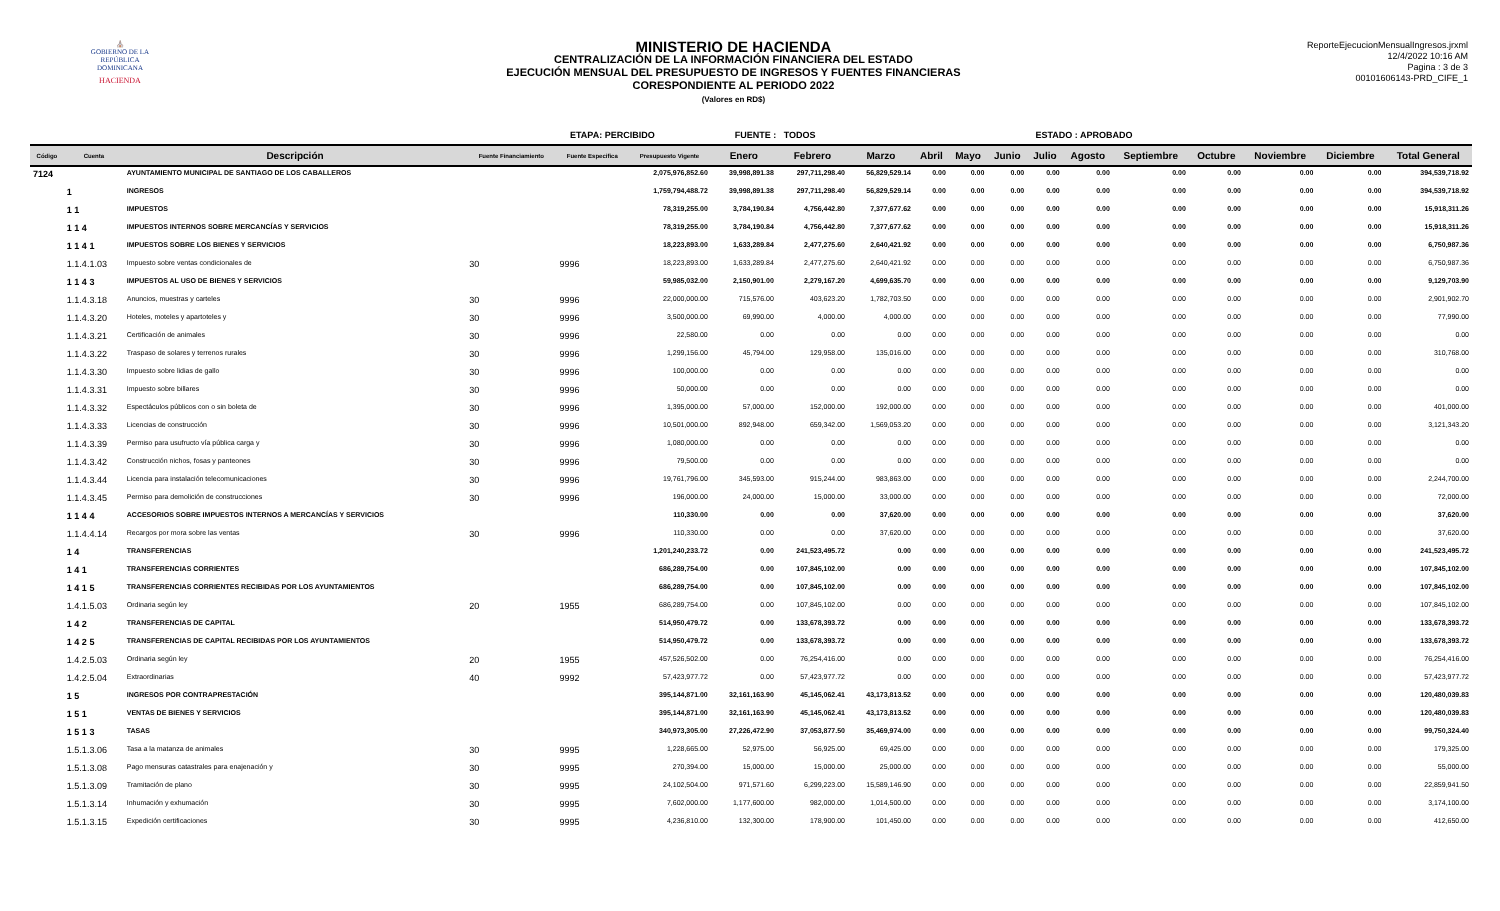⛪
GOBIERNO DE LA
REPÚBLICA
DOMINICANA
HACIENDA
MINISTERIO DE HACIENDA
CENTRALIZACIÓN DE LA INFORMACIÓN FINANCIERA DEL ESTADO
EJECUCIÓN MENSUAL DEL PRESUPUESTO DE INGRESOS Y FUENTES FINANCIERAS
CORESPONDIENTE AL PERIODO 2022
(Valores en RD$)
ReporteEjecucionMensualIngresos.jrxml
12/4/2022 10:16 AM
Pagina : 3 de 3
00101606143-PRD_CIFE_1
ETAPA: PERCIBIDO FUENTE : TODOS ESTADO : APROBADO
| Código | Cuenta | Descripción | Fuente Financiamiento | Fuente Especifica | Presupuesto Vigente | Enero | Febrero | Marzo | Abril | Mayo | Junio | Julio | Agosto | Septiembre | Octubre | Noviembre | Diciembre | Total General |
| --- | --- | --- | --- | --- | --- | --- | --- | --- | --- | --- | --- | --- | --- | --- | --- | --- | --- | --- |
| 7124 | | AYUNTAMIENTO MUNICIPAL DE SANTIAGO DE LOS CABALLEROS | | | 2,075,976,852.60 | 39,998,891.38 | 297,711,298.40 | 56,829,529.14 | 0.00 | 0.00 | 0.00 | 0.00 | 0.00 | 0.00 | 0.00 | 0.00 | 0.00 | 394,539,718.92 |
| | 1 | INGRESOS | | | 1,759,794,488.72 | 39,998,891.38 | 297,711,298.40 | 56,829,529.14 | 0.00 | 0.00 | 0.00 | 0.00 | 0.00 | 0.00 | 0.00 | 0.00 | 0.00 | 394,539,718.92 |
| | 1 1 | IMPUESTOS | | | 78,319,255.00 | 3,784,190.84 | 4,756,442.80 | 7,377,677.62 | 0.00 | 0.00 | 0.00 | 0.00 | 0.00 | 0.00 | 0.00 | 0.00 | 0.00 | 15,918,311.26 |
| | 1 1 4 | IMPUESTOS INTERNOS SOBRE MERCANCÍAS Y SERVICIOS | | | 78,319,255.00 | 3,784,190.84 | 4,756,442.80 | 7,377,677.62 | 0.00 | 0.00 | 0.00 | 0.00 | 0.00 | 0.00 | 0.00 | 0.00 | 0.00 | 15,918,311.26 |
| | 1 1 4 1 | IMPUESTOS SOBRE LOS BIENES Y SERVICIOS | | | 18,223,893.00 | 1,633,289.84 | 2,477,275.60 | 2,640,421.92 | 0.00 | 0.00 | 0.00 | 0.00 | 0.00 | 0.00 | 0.00 | 0.00 | 0.00 | 6,750,987.36 |
| | 1.1.4.1.03 | Impuesto sobre ventas condicionales de | 30 | 9996 | 18,223,893.00 | 1,633,289.84 | 2,477,275.60 | 2,640,421.92 | 0.00 | 0.00 | 0.00 | 0.00 | 0.00 | 0.00 | 0.00 | 0.00 | 0.00 | 6,750,987.36 |
| | 1 1 4 3 | IMPUESTOS AL USO DE BIENES Y SERVICIOS | | | 59,985,032.00 | 2,150,901.00 | 2,279,167.20 | 4,699,635.70 | 0.00 | 0.00 | 0.00 | 0.00 | 0.00 | 0.00 | 0.00 | 0.00 | 0.00 | 9,129,703.90 |
| | 1.1.4.3.18 | Anuncios, muestras y carteles | 30 | 9996 | 22,000,000.00 | 715,576.00 | 403,623.20 | 1,782,703.50 | 0.00 | 0.00 | 0.00 | 0.00 | 0.00 | 0.00 | 0.00 | 0.00 | 0.00 | 2,901,902.70 |
| | 1.1.4.3.20 | Hoteles, moteles y apartoteles y | 30 | 9996 | 3,500,000.00 | 69,990.00 | 4,000.00 | 4,000.00 | 0.00 | 0.00 | 0.00 | 0.00 | 0.00 | 0.00 | 0.00 | 0.00 | 0.00 | 77,990.00 |
| | 1.1.4.3.21 | Certificación de animales | 30 | 9996 | 22,580.00 | 0.00 | 0.00 | 0.00 | 0.00 | 0.00 | 0.00 | 0.00 | 0.00 | 0.00 | 0.00 | 0.00 | 0.00 | 0.00 |
| | 1.1.4.3.22 | Traspaso de solares y terrenos rurales | 30 | 9996 | 1,299,156.00 | 45,794.00 | 129,958.00 | 135,016.00 | 0.00 | 0.00 | 0.00 | 0.00 | 0.00 | 0.00 | 0.00 | 0.00 | 0.00 | 310,768.00 |
| | 1.1.4.3.30 | Impuesto sobre lidias de gallo | 30 | 9996 | 100,000.00 | 0.00 | 0.00 | 0.00 | 0.00 | 0.00 | 0.00 | 0.00 | 0.00 | 0.00 | 0.00 | 0.00 | 0.00 | 0.00 |
| | 1.1.4.3.31 | Impuesto sobre billares | 30 | 9996 | 50,000.00 | 0.00 | 0.00 | 0.00 | 0.00 | 0.00 | 0.00 | 0.00 | 0.00 | 0.00 | 0.00 | 0.00 | 0.00 | 0.00 |
| | 1.1.4.3.32 | Espectáculos públicos con o sin boleta de | 30 | 9996 | 1,395,000.00 | 57,000.00 | 152,000.00 | 192,000.00 | 0.00 | 0.00 | 0.00 | 0.00 | 0.00 | 0.00 | 0.00 | 0.00 | 0.00 | 401,000.00 |
| | 1.1.4.3.33 | Licencias de construcción | 30 | 9996 | 10,501,000.00 | 892,948.00 | 659,342.00 | 1,569,053.20 | 0.00 | 0.00 | 0.00 | 0.00 | 0.00 | 0.00 | 0.00 | 0.00 | 0.00 | 3,121,343.20 |
| | 1.1.4.3.39 | Permiso para usufructo vía pública carga y | 30 | 9996 | 1,080,000.00 | 0.00 | 0.00 | 0.00 | 0.00 | 0.00 | 0.00 | 0.00 | 0.00 | 0.00 | 0.00 | 0.00 | 0.00 | 0.00 |
| | 1.1.4.3.42 | Construcción nichos, fosas y panteones | 30 | 9996 | 79,500.00 | 0.00 | 0.00 | 0.00 | 0.00 | 0.00 | 0.00 | 0.00 | 0.00 | 0.00 | 0.00 | 0.00 | 0.00 | 0.00 |
| | 1.1.4.3.44 | Licencia para instalación telecomunicaciones | 30 | 9996 | 19,761,796.00 | 345,593.00 | 915,244.00 | 983,863.00 | 0.00 | 0.00 | 0.00 | 0.00 | 0.00 | 0.00 | 0.00 | 0.00 | 0.00 | 2,244,700.00 |
| | 1.1.4.3.45 | Permiso para demolición de construcciones | 30 | 9996 | 196,000.00 | 24,000.00 | 15,000.00 | 33,000.00 | 0.00 | 0.00 | 0.00 | 0.00 | 0.00 | 0.00 | 0.00 | 0.00 | 0.00 | 72,000.00 |
| | 1 1 4 4 | ACCESORIOS SOBRE IMPUESTOS INTERNOS A MERCANCÍAS Y SERVICIOS | | | 110,330.00 | 0.00 | 0.00 | 37,620.00 | 0.00 | 0.00 | 0.00 | 0.00 | 0.00 | 0.00 | 0.00 | 0.00 | 0.00 | 37,620.00 |
| | 1.1.4.4.14 | Recargos por mora sobre las ventas | 30 | 9996 | 110,330.00 | 0.00 | 0.00 | 37,620.00 | 0.00 | 0.00 | 0.00 | 0.00 | 0.00 | 0.00 | 0.00 | 0.00 | 0.00 | 37,620.00 |
| | 1 4 | TRANSFERENCIAS | | | 1,201,240,233.72 | 0.00 | 241,523,495.72 | 0.00 | 0.00 | 0.00 | 0.00 | 0.00 | 0.00 | 0.00 | 0.00 | 0.00 | 0.00 | 241,523,495.72 |
| | 1 4 1 | TRANSFERENCIAS CORRIENTES | | | 686,289,754.00 | 0.00 | 107,845,102.00 | 0.00 | 0.00 | 0.00 | 0.00 | 0.00 | 0.00 | 0.00 | 0.00 | 0.00 | 0.00 | 107,845,102.00 |
| | 1 4 1 5 | TRANSFERENCIAS CORRIENTES RECIBIDAS POR LOS AYUNTAMIENTOS | | | 686,289,754.00 | 0.00 | 107,845,102.00 | 0.00 | 0.00 | 0.00 | 0.00 | 0.00 | 0.00 | 0.00 | 0.00 | 0.00 | 0.00 | 107,845,102.00 |
| | 1.4.1.5.03 | Ordinaria según ley | 20 | 1955 | 686,289,754.00 | 0.00 | 107,845,102.00 | 0.00 | 0.00 | 0.00 | 0.00 | 0.00 | 0.00 | 0.00 | 0.00 | 0.00 | 0.00 | 107,845,102.00 |
| | 1 4 2 | TRANSFERENCIAS DE CAPITAL | | | 514,950,479.72 | 0.00 | 133,678,393.72 | 0.00 | 0.00 | 0.00 | 0.00 | 0.00 | 0.00 | 0.00 | 0.00 | 0.00 | 0.00 | 133,678,393.72 |
| | 1 4 2 5 | TRANSFERENCIAS DE CAPITAL RECIBIDAS POR LOS AYUNTAMIENTOS | | | 514,950,479.72 | 0.00 | 133,678,393.72 | 0.00 | 0.00 | 0.00 | 0.00 | 0.00 | 0.00 | 0.00 | 0.00 | 0.00 | 0.00 | 133,678,393.72 |
| | 1.4.2.5.03 | Ordinaria según ley | 20 | 1955 | 457,526,502.00 | 0.00 | 76,254,416.00 | 0.00 | 0.00 | 0.00 | 0.00 | 0.00 | 0.00 | 0.00 | 0.00 | 0.00 | 0.00 | 76,254,416.00 |
| | 1.4.2.5.04 | Extraordinarias | 40 | 9992 | 57,423,977.72 | 0.00 | 57,423,977.72 | 0.00 | 0.00 | 0.00 | 0.00 | 0.00 | 0.00 | 0.00 | 0.00 | 0.00 | 0.00 | 57,423,977.72 |
| | 1 5 | INGRESOS POR CONTRAPRESTACIÓN | | | 395,144,871.00 | 32,161,163.90 | 45,145,062.41 | 43,173,813.52 | 0.00 | 0.00 | 0.00 | 0.00 | 0.00 | 0.00 | 0.00 | 0.00 | 0.00 | 120,480,039.83 |
| | 1 5 1 | VENTAS DE BIENES Y SERVICIOS | | | 395,144,871.00 | 32,161,163.90 | 45,145,062.41 | 43,173,813.52 | 0.00 | 0.00 | 0.00 | 0.00 | 0.00 | 0.00 | 0.00 | 0.00 | 0.00 | 120,480,039.83 |
| | 1 5 1 3 | TASAS | | | 340,973,305.00 | 27,226,472.90 | 37,053,877.50 | 35,469,974.00 | 0.00 | 0.00 | 0.00 | 0.00 | 0.00 | 0.00 | 0.00 | 0.00 | 0.00 | 99,750,324.40 |
| | 1.5.1.3.06 | Tasa a la matanza de animales | 30 | 9995 | 1,228,665.00 | 52,975.00 | 56,925.00 | 69,425.00 | 0.00 | 0.00 | 0.00 | 0.00 | 0.00 | 0.00 | 0.00 | 0.00 | 0.00 | 179,325.00 |
| | 1.5.1.3.08 | Pago mensuras catastrales para enajenación y | 30 | 9995 | 270,394.00 | 15,000.00 | 15,000.00 | 25,000.00 | 0.00 | 0.00 | 0.00 | 0.00 | 0.00 | 0.00 | 0.00 | 0.00 | 0.00 | 55,000.00 |
| | 1.5.1.3.09 | Tramitación de plano | 30 | 9995 | 24,102,504.00 | 971,571.60 | 6,299,223.00 | 15,589,146.90 | 0.00 | 0.00 | 0.00 | 0.00 | 0.00 | 0.00 | 0.00 | 0.00 | 0.00 | 22,859,941.50 |
| | 1.5.1.3.14 | Inhumación y exhumación | 30 | 9995 | 7,602,000.00 | 1,177,600.00 | 982,000.00 | 1,014,500.00 | 0.00 | 0.00 | 0.00 | 0.00 | 0.00 | 0.00 | 0.00 | 0.00 | 0.00 | 3,174,100.00 |
| | 1.5.1.3.15 | Expedición certificaciones | 30 | 9995 | 4,236,810.00 | 132,300.00 | 178,900.00 | 101,450.00 | 0.00 | 0.00 | 0.00 | 0.00 | 0.00 | 0.00 | 0.00 | 0.00 | 0.00 | 412,650.00 |